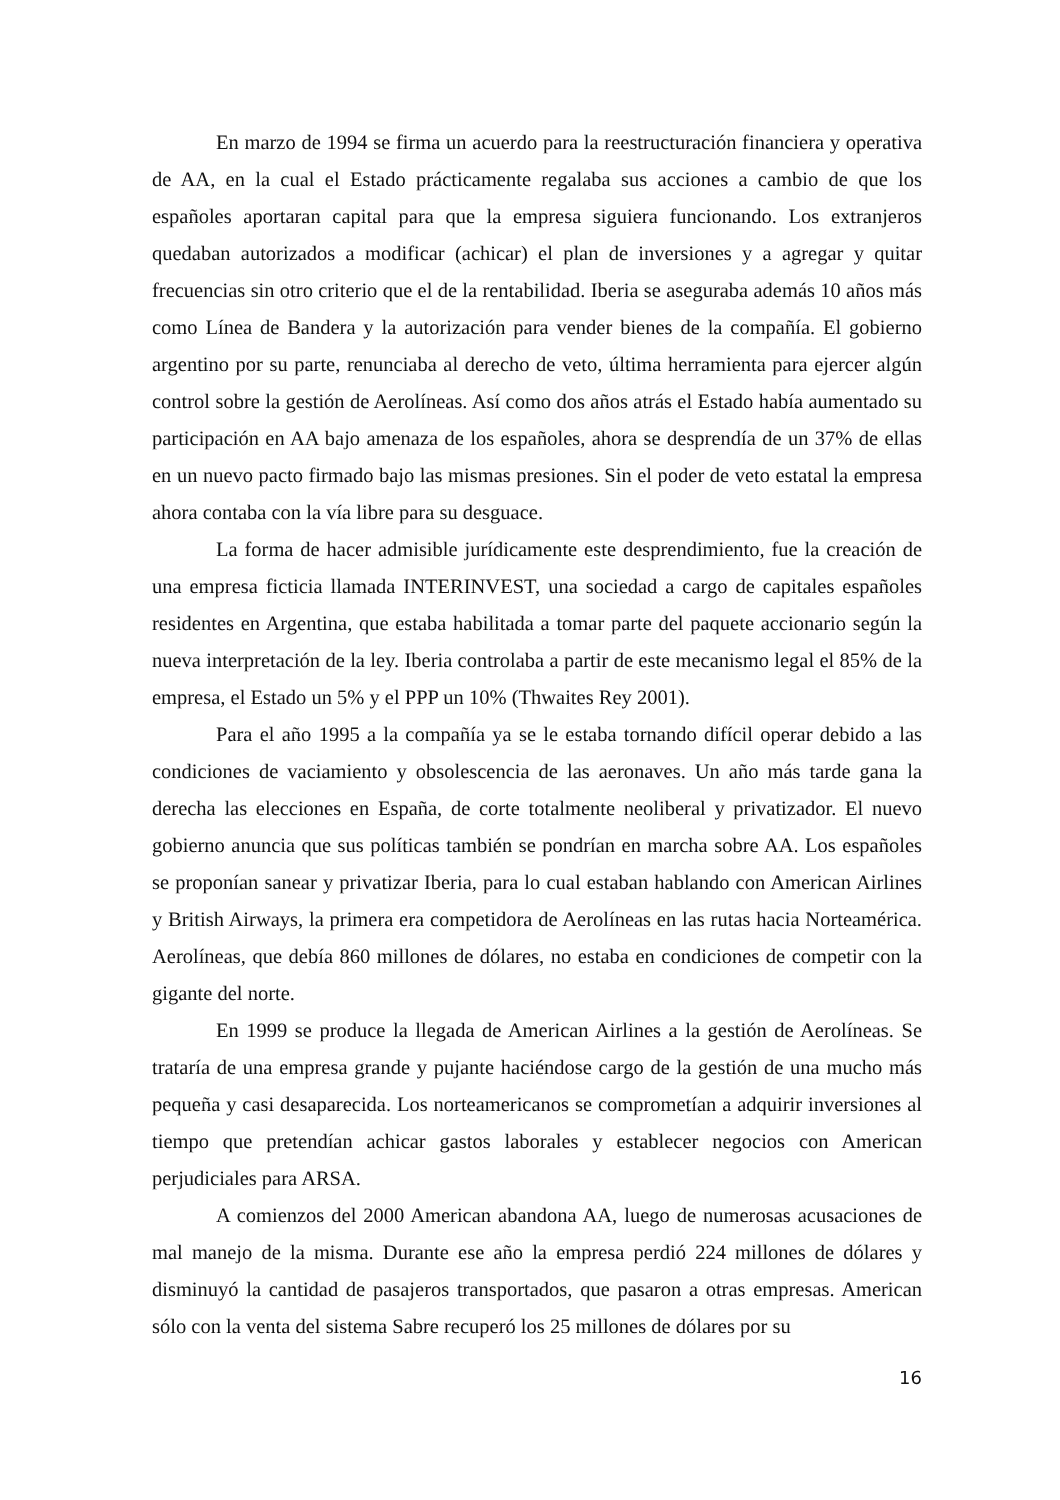En marzo de 1994 se firma un acuerdo para la reestructuración financiera y operativa de AA, en la cual el Estado prácticamente regalaba sus acciones a cambio de que los españoles aportaran capital para que la empresa siguiera funcionando. Los extranjeros quedaban autorizados a modificar (achicar) el plan de inversiones y a agregar y quitar frecuencias sin otro criterio que el de la rentabilidad. Iberia se aseguraba además 10 años más como Línea de Bandera y la autorización para vender bienes de la compañía. El gobierno argentino por su parte, renunciaba al derecho de veto, última herramienta para ejercer algún control sobre la gestión de Aerolíneas. Así como dos años atrás el Estado había aumentado su participación en AA bajo amenaza de los españoles, ahora se desprendía de un 37% de ellas en un nuevo pacto firmado bajo las mismas presiones. Sin el poder de veto estatal la empresa ahora contaba con la vía libre para su desguace.
La forma de hacer admisible jurídicamente este desprendimiento, fue la creación de una empresa ficticia llamada INTERINVEST, una sociedad a cargo de capitales españoles residentes en Argentina, que estaba habilitada a tomar parte del paquete accionario según la nueva interpretación de la ley. Iberia controlaba a partir de este mecanismo legal el 85% de la empresa, el Estado un 5% y el PPP un 10% (Thwaites Rey 2001).
Para el año 1995 a la compañía ya se le estaba tornando difícil operar debido a las condiciones de vaciamiento y obsolescencia de las aeronaves. Un año más tarde gana la derecha las elecciones en España, de corte totalmente neoliberal y privatizador. El nuevo gobierno anuncia que sus políticas también se pondrían en marcha sobre AA. Los españoles se proponían sanear y privatizar Iberia, para lo cual estaban hablando con American Airlines y British Airways, la primera era competidora de Aerolíneas en las rutas hacia Norteamérica. Aerolíneas, que debía 860 millones de dólares, no estaba en condiciones de competir con la gigante del norte.
En 1999 se produce la llegada de American Airlines a la gestión de Aerolíneas. Se trataría de una empresa grande y pujante haciéndose cargo de la gestión de una mucho más pequeña y casi desaparecida. Los norteamericanos se comprometían a adquirir inversiones al tiempo que pretendían achicar gastos laborales y establecer negocios con American perjudiciales para ARSA.
A comienzos del 2000 American abandona AA, luego de numerosas acusaciones de mal manejo de la misma. Durante ese año la empresa perdió 224 millones de dólares y disminuyó la cantidad de pasajeros transportados, que pasaron a otras empresas. American sólo con la venta del sistema Sabre recuperó los 25 millones de dólares por su
16